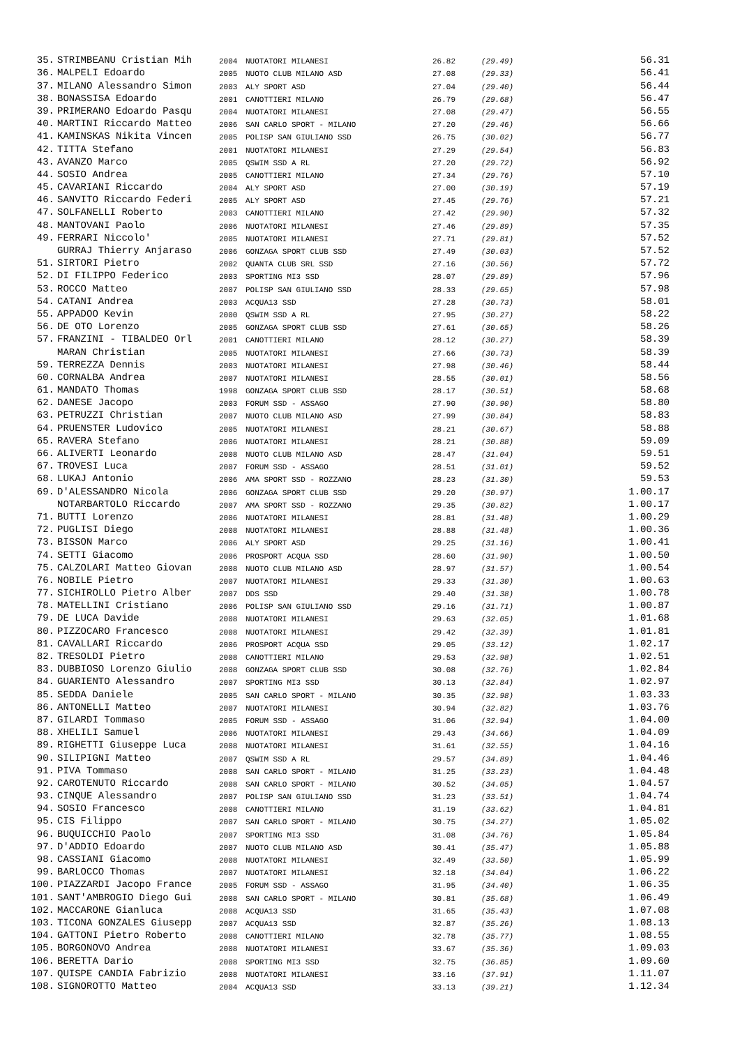| 35. | STRIMBEANU Cristian Mih | 2004 | NUOTATORI MILANESI | 26.82 | (29.49) | 56.31 |
| 36. | MALPELI Edoardo | 2005 | NUOTO CLUB MILANO ASD | 27.08 | (29.33) | 56.41 |
| 37. | MILANO Alessandro Simon | 2003 | ALY SPORT ASD | 27.04 | (29.40) | 56.44 |
| 38. | BONASSISA Edoardo | 2001 | CANOTTIERI MILANO | 26.79 | (29.68) | 56.47 |
| 39. | PRIMERANO Edoardo Pasqu | 2004 | NUOTATORI MILANESI | 27.08 | (29.47) | 56.55 |
| 40. | MARTINI Riccardo Matteo | 2006 | SAN CARLO SPORT - MILANO | 27.20 | (29.46) | 56.66 |
| 41. | KAMINSKAS Nikita Vincen | 2005 | POLISP SAN GIULIANO SSD | 26.75 | (30.02) | 56.77 |
| 42. | TITTA Stefano | 2001 | NUOTATORI MILANESI | 27.29 | (29.54) | 56.83 |
| 43. | AVANZO Marco | 2005 | QSWIM SSD A RL | 27.20 | (29.72) | 56.92 |
| 44. | SOSIO Andrea | 2005 | CANOTTIERI MILANO | 27.34 | (29.76) | 57.10 |
| 45. | CAVARIANI Riccardo | 2004 | ALY SPORT ASD | 27.00 | (30.19) | 57.19 |
| 46. | SANVITO Riccardo Federi | 2005 | ALY SPORT ASD | 27.45 | (29.76) | 57.21 |
| 47. | SOLFANELLI Roberto | 2003 | CANOTTIERI MILANO | 27.42 | (29.90) | 57.32 |
| 48. | MANTOVANI Paolo | 2006 | NUOTATORI MILANESI | 27.46 | (29.89) | 57.35 |
| 49. | FERRARI Niccolo' | 2005 | NUOTATORI MILANESI | 27.71 | (29.81) | 57.52 |
| | GURRAJ Thierry Anjaraso | 2006 | GONZAGA SPORT CLUB SSD | 27.49 | (30.03) | 57.52 |
| 51. | SIRTORI Pietro | 2002 | QUANTA CLUB SRL SSD | 27.16 | (30.56) | 57.72 |
| 52. | DI FILIPPO Federico | 2003 | SPORTING MI3 SSD | 28.07 | (29.89) | 57.96 |
| 53. | ROCCO Matteo | 2007 | POLISP SAN GIULIANO SSD | 28.33 | (29.65) | 57.98 |
| 54. | CATANI Andrea | 2003 | ACQUA13 SSD | 27.28 | (30.73) | 58.01 |
| 55. | APPADOO Kevin | 2000 | QSWIM SSD A RL | 27.95 | (30.27) | 58.22 |
| 56. | DE OTO Lorenzo | 2005 | GONZAGA SPORT CLUB SSD | 27.61 | (30.65) | 58.26 |
| 57. | FRANZINI - TIBALDEO Orl | 2001 | CANOTTIERI MILANO | 28.12 | (30.27) | 58.39 |
| | MARAN Christian | 2005 | NUOTATORI MILANESI | 27.66 | (30.73) | 58.39 |
| 59. | TERREZZA Dennis | 2003 | NUOTATORI MILANESI | 27.98 | (30.46) | 58.44 |
| 60. | CORNALBA Andrea | 2007 | NUOTATORI MILANESI | 28.55 | (30.01) | 58.56 |
| 61. | MANDATO Thomas | 1998 | GONZAGA SPORT CLUB SSD | 28.17 | (30.51) | 58.68 |
| 62. | DANESE Jacopo | 2003 | FORUM SSD - ASSAGO | 27.90 | (30.90) | 58.80 |
| 63. | PETRUZZI Christian | 2007 | NUOTO CLUB MILANO ASD | 27.99 | (30.84) | 58.83 |
| 64. | PRUENSTER Ludovico | 2005 | NUOTATORI MILANESI | 28.21 | (30.67) | 58.88 |
| 65. | RAVERA Stefano | 2006 | NUOTATORI MILANESI | 28.21 | (30.88) | 59.09 |
| 66. | ALIVERTI Leonardo | 2008 | NUOTO CLUB MILANO ASD | 28.47 | (31.04) | 59.51 |
| 67. | TROVESI Luca | 2007 | FORUM SSD - ASSAGO | 28.51 | (31.01) | 59.52 |
| 68. | LUKAJ Antonio | 2006 | AMA SPORT SSD - ROZZANO | 28.23 | (31.30) | 59.53 |
| 69. | D'ALESSANDRO Nicola | 2006 | GONZAGA SPORT CLUB SSD | 29.20 | (30.97) | 1.00.17 |
| | NOTARBARTOLO Riccardo | 2007 | AMA SPORT SSD - ROZZANO | 29.35 | (30.82) | 1.00.17 |
| 71. | BUTTI Lorenzo | 2006 | NUOTATORI MILANESI | 28.81 | (31.48) | 1.00.29 |
| 72. | PUGLISI Diego | 2008 | NUOTATORI MILANESI | 28.88 | (31.48) | 1.00.36 |
| 73. | BISSON Marco | 2006 | ALY SPORT ASD | 29.25 | (31.16) | 1.00.41 |
| 74. | SETTI Giacomo | 2006 | PROSPORT ACQUA SSD | 28.60 | (31.90) | 1.00.50 |
| 75. | CALZOLARI Matteo Giovan | 2008 | NUOTO CLUB MILANO ASD | 28.97 | (31.57) | 1.00.54 |
| 76. | NOBILE Pietro | 2007 | NUOTATORI MILANESI | 29.33 | (31.30) | 1.00.63 |
| 77. | SICHIROLLO Pietro Alber | 2007 | DDS SSD | 29.40 | (31.38) | 1.00.78 |
| 78. | MATELLINI Cristiano | 2006 | POLISP SAN GIULIANO SSD | 29.16 | (31.71) | 1.00.87 |
| 79. | DE LUCA Davide | 2008 | NUOTATORI MILANESI | 29.63 | (32.05) | 1.01.68 |
| 80. | PIZZOCARO Francesco | 2008 | NUOTATORI MILANESI | 29.42 | (32.39) | 1.01.81 |
| 81. | CAVALLARI Riccardo | 2006 | PROSPORT ACQUA SSD | 29.05 | (33.12) | 1.02.17 |
| 82. | TRESOLDI Pietro | 2008 | CANOTTIERI MILANO | 29.53 | (32.98) | 1.02.51 |
| 83. | DUBBIOSO Lorenzo Giulio | 2008 | GONZAGA SPORT CLUB SSD | 30.08 | (32.76) | 1.02.84 |
| 84. | GUARIENTO Alessandro | 2007 | SPORTING MI3 SSD | 30.13 | (32.84) | 1.02.97 |
| 85. | SEDDA Daniele | 2005 | SAN CARLO SPORT - MILANO | 30.35 | (32.98) | 1.03.33 |
| 86. | ANTONELLI Matteo | 2007 | NUOTATORI MILANESI | 30.94 | (32.82) | 1.03.76 |
| 87. | GILARDI Tommaso | 2005 | FORUM SSD - ASSAGO | 31.06 | (32.94) | 1.04.00 |
| 88. | XHELILI Samuel | 2006 | NUOTATORI MILANESI | 29.43 | (34.66) | 1.04.09 |
| 89. | RIGHETTI Giuseppe Luca | 2008 | NUOTATORI MILANESI | 31.61 | (32.55) | 1.04.16 |
| 90. | SILIPIGNI Matteo | 2007 | QSWIM SSD A RL | 29.57 | (34.89) | 1.04.46 |
| 91. | PIVA Tommaso | 2008 | SAN CARLO SPORT - MILANO | 31.25 | (33.23) | 1.04.48 |
| 92. | CAROTENUTO Riccardo | 2008 | SAN CARLO SPORT - MILANO | 30.52 | (34.05) | 1.04.57 |
| 93. | CINQUE Alessandro | 2007 | POLISP SAN GIULIANO SSD | 31.23 | (33.51) | 1.04.74 |
| 94. | SOSIO Francesco | 2008 | CANOTTIERI MILANO | 31.19 | (33.62) | 1.04.81 |
| 95. | CIS Filippo | 2007 | SAN CARLO SPORT - MILANO | 30.75 | (34.27) | 1.05.02 |
| 96. | BUQUICCHIO Paolo | 2007 | SPORTING MI3 SSD | 31.08 | (34.76) | 1.05.84 |
| 97. | D'ADDIO Edoardo | 2007 | NUOTO CLUB MILANO ASD | 30.41 | (35.47) | 1.05.88 |
| 98. | CASSIANI Giacomo | 2008 | NUOTATORI MILANESI | 32.49 | (33.50) | 1.05.99 |
| 99. | BARLOCCO Thomas | 2007 | NUOTATORI MILANESI | 32.18 | (34.04) | 1.06.22 |
| 100. | PIAZZARDI Jacopo France | 2005 | FORUM SSD - ASSAGO | 31.95 | (34.40) | 1.06.35 |
| 101. | SANT'AMBROGIO Diego Gui | 2008 | SAN CARLO SPORT - MILANO | 30.81 | (35.68) | 1.06.49 |
| 102. | MACCARONE Gianluca | 2008 | ACQUA13 SSD | 31.65 | (35.43) | 1.07.08 |
| 103. | TICONA GONZALES Giusepp | 2007 | ACQUA13 SSD | 32.87 | (35.26) | 1.08.13 |
| 104. | GATTONI Pietro Roberto | 2008 | CANOTTIERI MILANO | 32.78 | (35.77) | 1.08.55 |
| 105. | BORGONOVO Andrea | 2008 | NUOTATORI MILANESI | 33.67 | (35.36) | 1.09.03 |
| 106. | BERETTA Dario | 2008 | SPORTING MI3 SSD | 32.75 | (36.85) | 1.09.60 |
| 107. | QUISPE CANDIA Fabrizio | 2008 | NUOTATORI MILANESI | 33.16 | (37.91) | 1.11.07 |
| 108. | SIGNOROTTO Matteo | 2004 | ACQUA13 SSD | 33.13 | (39.21) | 1.12.34 |